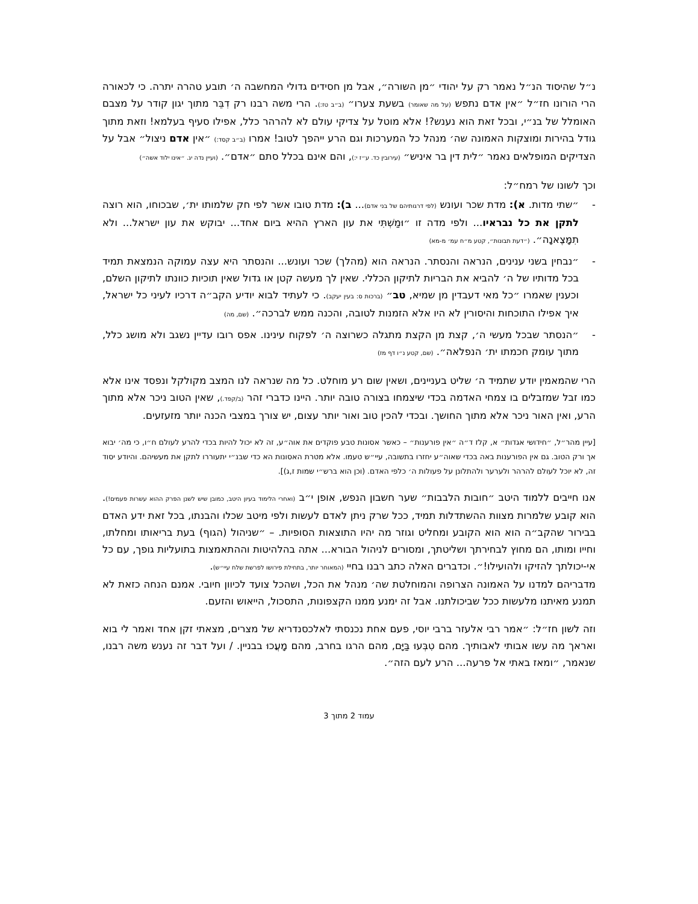נ״ל שהיסוד הנ״ל נאמר רק על יהודי ״מן השורה״, אבל מן חסידים גדולי המחשבה ה׳ תובע טהרה יתרה. כי לכאורה הרי הורונו חז״ל ״אין אדם נתפש (על מה שאומר) בשעת צערו״ (ב״ב טז:). הרי משה רבנו רק דִבֵּר מתוך יגון קודר על מצבם האומלל של בנ״י, ובכל זאת הוא נענש?! אלא מוטל על צדיקי עולם לא להרהר כלל, אפילו סעיף בעלמא! וזאת מתוך גודל בהירות ומוצקות האמונה שה׳ מנהל כל המערכות וגם הרע ייהפך לטוב! אמרו (ב״ב קסד:) ״אין אדם ניצול״ אבל על הצדיקים המופלאים נאמר ״לית דין בר איניש״ (עירובין כד. ע״ז י:), והם אינם בכלל סתם ״אדם״. (ועיין נדה יג. ״אינו ילוד אשה״)
וכך לשונו של רמח״ל:
- ״שתי מדות. א): מדת שכר ועונש (לפי דרגותיהם של בני אדם)... ב): מדת טובו אשר לפי חק שלמותו ית׳, שבכוחו, הוא רוצה לתקן את כל נבראיו... ולפי מדה זו ״וּמַשְׁתִּי את עון הארץ ההיא ביום אחד... יבוקש את עון ישראל... ולא תִמָּצֶאנָה״. (״דעת תבונות״, קטע מ״ח עמ׳ מ-מא)
- ״נבחין בשני ענינים, הנראה והנסתר. הנראה הוא (מהלך) שכר ועונש... והנסתר היא עצה עמוקה הנמצאת תמיד בכל מדותיו של ה׳ להביא את הבריות לתיקון הכללי. שאין לך מעשה קטן או גדול שאין תוכיות כוונתו לתיקון השלם, וכענין שאמרו ״כל מאי דעבדין מן שמיא, טב״ (ברכות ס: בעין יעקב). כי לעתיד לבוא יודיע הקב״ה דרכיו לעיני כל ישראל, איך אפילו התוכחות והיסורין לא היו אלא הזמנות לטובה, והכנה ממש לברכה״. (שם, מה)
- ״הנסתר שבכל מעשי ה׳, קצת מן הקצת מתגלה כשרוצה ה׳ לפקוח עינינו. אפס רובו עדיין נשגב ולא מושג כלל, מתוך עומק חכמתו ית׳ הנפלאה״. (שם, קטע נ״ו דף מז)
הרי שהמאמין יודע שתמיד ה׳ שליט בעניינים, ושאין שום רע מוחלט. כל מה שנראה לנו המצב מקולקל ונפסד אינו אלא כמו זבל שמזבלים בו צמחי האדמה בכדי שיצמחו בצורה טובה יותר. היינו כדברי זהר (ב/קפד.), שאין הטוב ניכר אלא מתוך הרע, ואין האור ניכר אלא מתוך החושך. ובכדי להכין טוב ואור יותר עצום, יש צורך במצבי הכנה יותר מזעזעים.
[עיין מהר״ל, ״חידושי אגדות״ א, קלז ד״ה ״אין פורענות״ – כאשר אסונות טבע פוקדים את אוה״ע, זה לא יכול להיות בכדי להרע לעולם ח״ו, כי מה׳ יבוא אך ורק הטוב. גם אין הפורענות באה בכדי שאוה״ע יחזרו בתשובה, עיי״ש טעמו. אלא מטרת האסונות הא כדי שבנ״י יתעוררו לתקן את מעשיהם. והיודע יסוד זה, לא יוכל לעולם להרהר ולערער ולהתלונן על פעולות ה׳ כלפי האדם. (וכן הוא ברש״י שמות ז,ג)].
אנו חייבים ללמוד היטב ״חובות הלבבות״ שער חשבון הנפש, אופן י״ב (ואחרי הלימוד בעיון היטב, כמובן שיש לשנן הפרק ההוא עשרות פעמים!). הוא קובע שלמרות מצוות ההשתדלות תמיד, ככל שרק ניתן לאדם לעשות ולפי מיטב שכלו והבנתו, בכל זאת ידע האדם בבירור שהקב״ה הוא הוא הקובע ומחליט וגוזר מה יהיו התוצאות הסופיות. – ״שניהול (הגוף) בעת בריאותו ומחלתו, וחייו ומותו, הם מחוץ לבחירתך ושליטתך, ומסורים לניהול הבורא... אתה בהלהיטות וההתאמצות בתועליות גופך, עם כל אי-יכולתך להזיקו ולהועילו!״. וכדברים האלה כתב רבנו בחיי (המאוחר יותר, בתחילת פירושו לפרשת שלח עיי״ש).
מדבריהם למדנו על האמונה הצרופה והמוחלטת שה׳ מנהל את הכל, ושהכל צועד לכיוון חיובי. אמנם הנחה כזאת לא תמנע מאיתנו מלעשות ככל שביכולתנו. אבל זה ימנע ממנו הקצפונות, התסכול, הייאוש והזעם.
וזה לשון חז״ל: ״אמר רבי אלעזר ברבי יוסי, פעם אחת נכנסתי לאלכסנדריא של מצרים, מצאתי זקן אחד ואמר לי בוא ואראך מה עשו אבותי לאבותיך. מהם טִבְּעוּ בַּיָּם, מהם הרגו בחרב, מהם מָעֲכוּ בבניין. / ועל דבר זה נענש משה רבנו, שנאמר, ״ומאז באתי אל פרעה... הרע לעם הזה״.
עמוד 2 מתוך 3